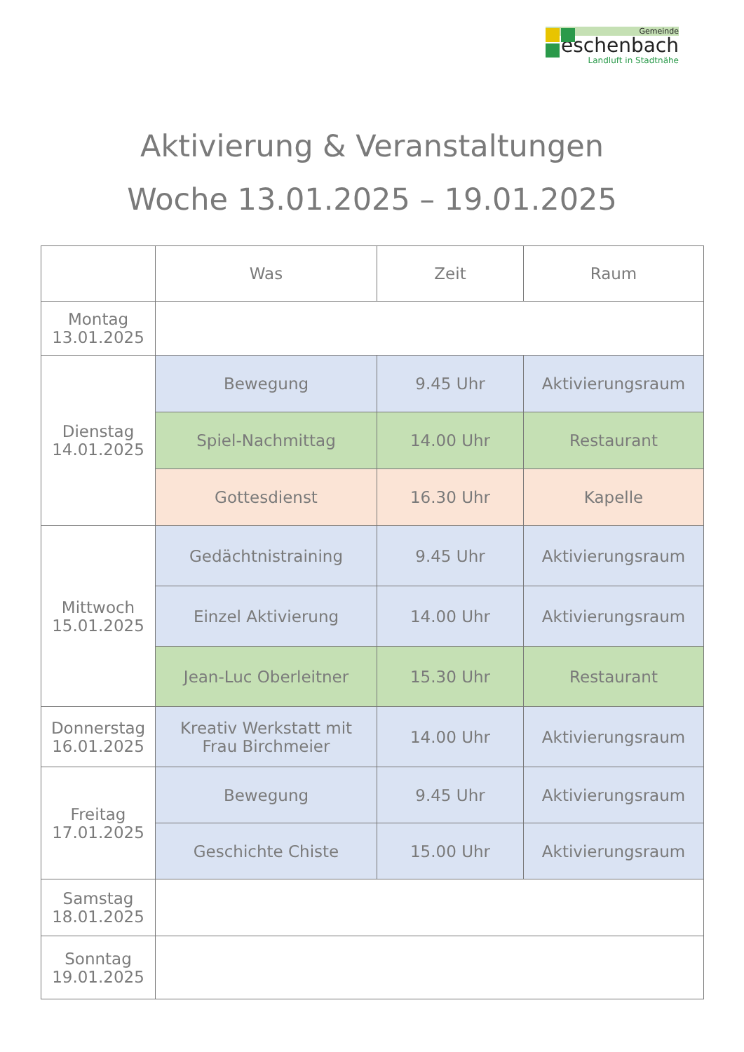Gemeinde
eschenbach
Landluft in Stadtnähe
Aktivierung & Veranstaltungen
Woche 13.01.2025 – 19.01.2025
| | Was | Zeit | Raum |
| --- | --- | --- | --- |
| Montag 13.01.2025 | | | |
| Dienstag 14.01.2025 | Bewegung | 9.45 Uhr | Aktivierungsraum |
| | Spiel-Nachmittag | 14.00 Uhr | Restaurant |
| | Gottesdienst | 16.30 Uhr | Kapelle |
| Mittwoch 15.01.2025 | Gedächtnistraining | 9.45 Uhr | Aktivierungsraum |
| | Einzel Aktivierung | 14.00 Uhr | Aktivierungsraum |
| | Jean-Luc Oberleitner | 15.30 Uhr | Restaurant |
| Donnerstag 16.01.2025 | Kreativ Werkstatt mit Frau Birchmeier | 14.00 Uhr | Aktivierungsraum |
| Freitag 17.01.2025 | Bewegung | 9.45 Uhr | Aktivierungsraum |
| | Geschichte Chiste | 15.00 Uhr | Aktivierungsraum |
| Samstag 18.01.2025 | | | |
| Sonntag 19.01.2025 | | | |